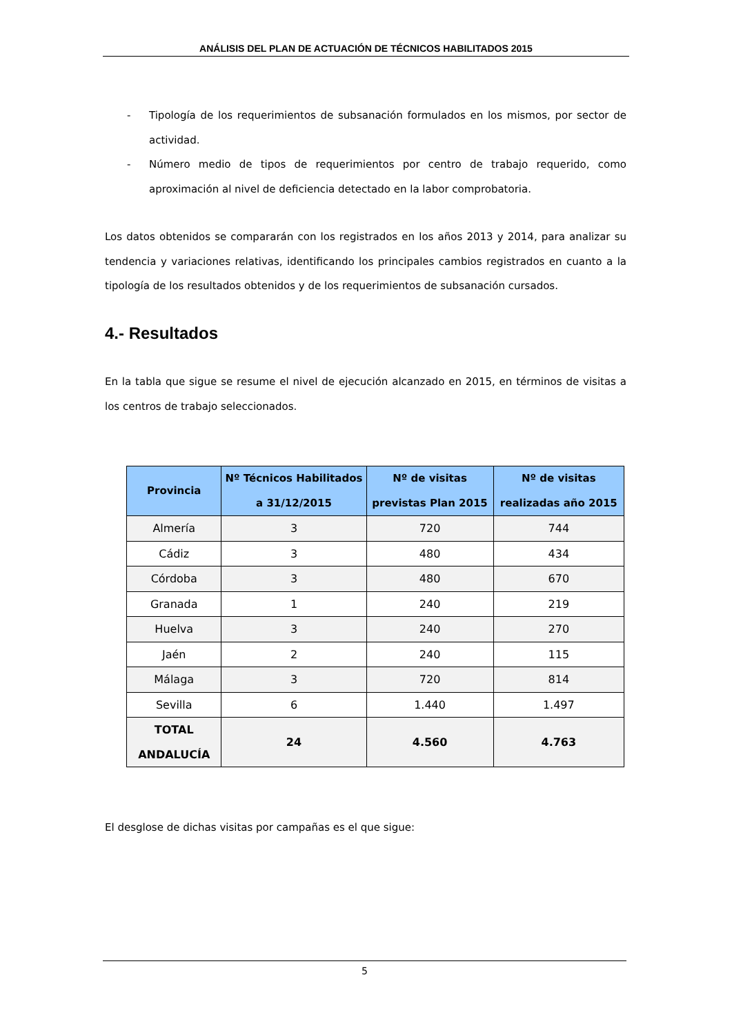ANÁLISIS DEL PLAN DE ACTUACIÓN DE TÉCNICOS HABILITADOS 2015
- Tipología de los requerimientos de subsanación formulados en los mismos, por sector de actividad.
- Número medio de tipos de requerimientos por centro de trabajo requerido, como aproximación al nivel de deficiencia detectado en la labor comprobatoria.
Los datos obtenidos se compararán con los registrados en los años 2013 y 2014, para analizar su tendencia y variaciones relativas, identificando los principales cambios registrados en cuanto a la tipología de los resultados obtenidos y de los requerimientos de subsanación cursados.
4.- Resultados
En la tabla que sigue se resume el nivel de ejecución alcanzado en 2015, en términos de visitas a los centros de trabajo seleccionados.
| Provincia | Nº Técnicos Habilitados a 31/12/2015 | Nº de visitas previstas Plan 2015 | Nº de visitas realizadas año 2015 |
| --- | --- | --- | --- |
| Almería | 3 | 720 | 744 |
| Cádiz | 3 | 480 | 434 |
| Córdoba | 3 | 480 | 670 |
| Granada | 1 | 240 | 219 |
| Huelva | 3 | 240 | 270 |
| Jaén | 2 | 240 | 115 |
| Málaga | 3 | 720 | 814 |
| Sevilla | 6 | 1.440 | 1.497 |
| TOTAL ANDALUCÍA | 24 | 4.560 | 4.763 |
El desglose de dichas visitas por campañas es el que sigue:
5